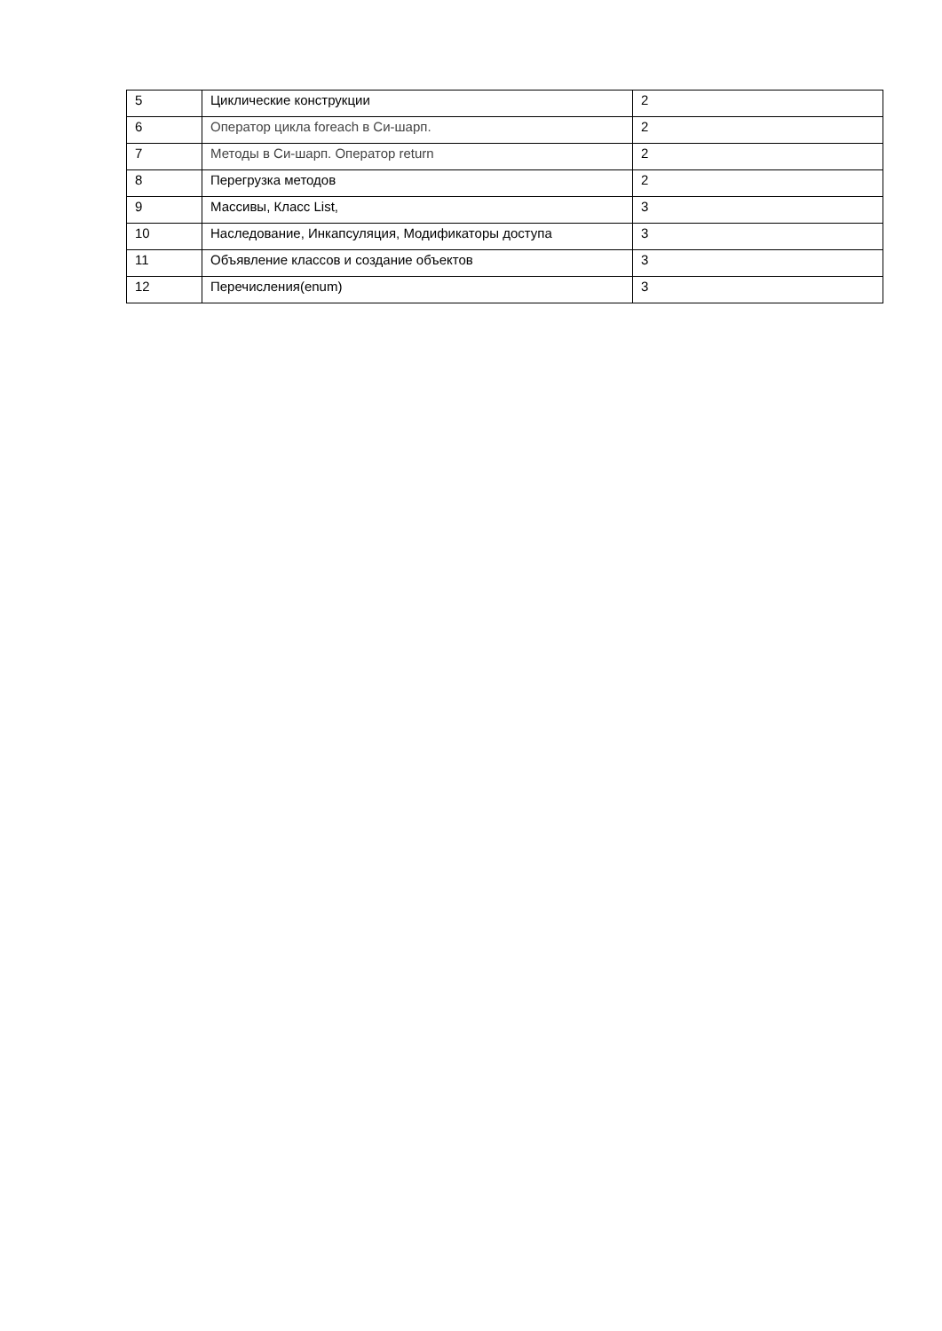| 5 | Циклические конструкции | 2 |
| 6 | Оператор цикла foreach в Си-шарп. | 2 |
| 7 | Методы в Си-шарп. Оператор return | 2 |
| 8 | Перегрузка методов | 2 |
| 9 | Массивы, Класс List, | 3 |
| 10 | Наследование, Инкапсуляция, Модификаторы доступа | 3 |
| 11 | Объявление классов и создание объектов | 3 |
| 12 | Перечисления(enum) | 3 |